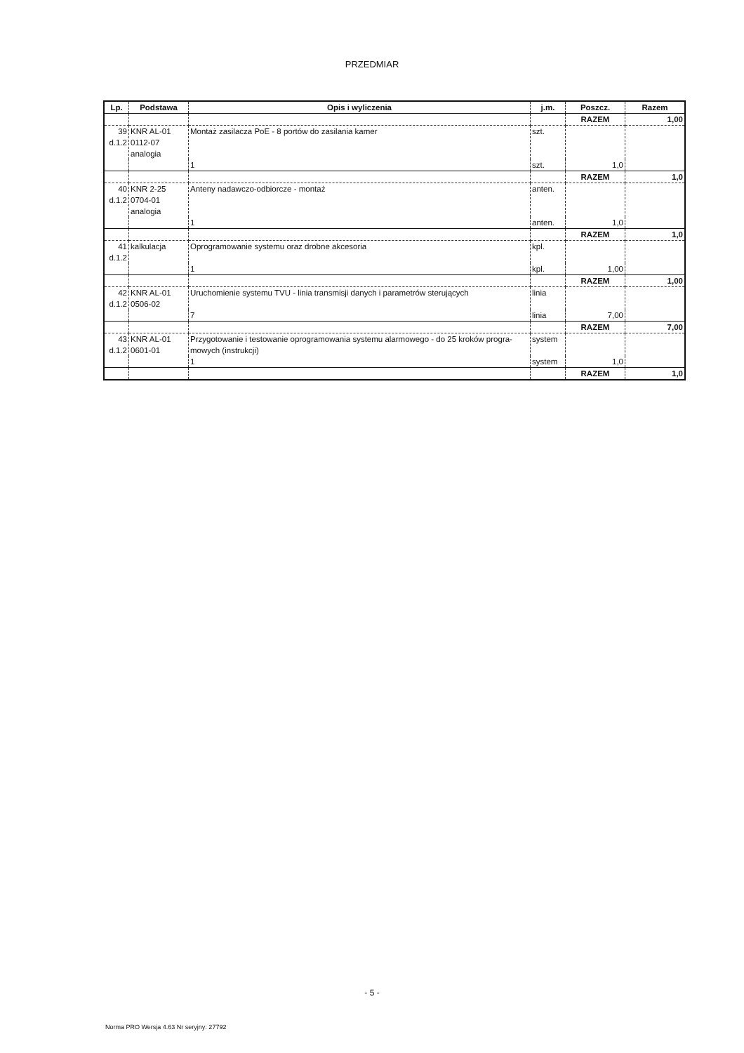PRZEDMIAR
| Lp. | Podstawa | Opis i wyliczenia | j.m. | Poszcz. | Razem |
| --- | --- | --- | --- | --- | --- |
| | | | | RAZEM | 1,00 |
| 39 d.1.2 | KNR AL-01 0112-07 analogia | Montaż zasilacza PoE - 8 portów do zasilania kamer | szt. | | |
| | | 1 | szt. | 1,0 | |
| | | | | RAZEM | 1,0 |
| 40 d.1.2 | KNR 2-25 0704-01 analogia | Anteny nadawczo-odbiorcze - montaż | anten. | | |
| | | 1 | anten. | 1,0 | |
| | | | | RAZEM | 1,0 |
| 41 d.1.2 | kalkulacja | Oprogramowanie systemu oraz drobne akcesoria | kpl. | | |
| | | 1 | kpl. | 1,00 | |
| | | | | RAZEM | 1,00 |
| 42 d.1.2 | KNR AL-01 0506-02 | Uruchomienie systemu TVU - linia transmisji danych i parametrów sterujących | linia | | |
| | | 7 | linia | 7,00 | |
| | | | | RAZEM | 7,00 |
| 43 d.1.2 | KNR AL-01 0601-01 | Przygotowanie i testowanie oprogramowania systemu alarmowego - do 25 kroków progra-mowych (instrukcji) | system | | |
| | | 1 | system | 1,0 | |
| | | | | RAZEM | 1,0 |
- 5 -
Norma PRO Wersja 4.63 Nr seryjny: 27792